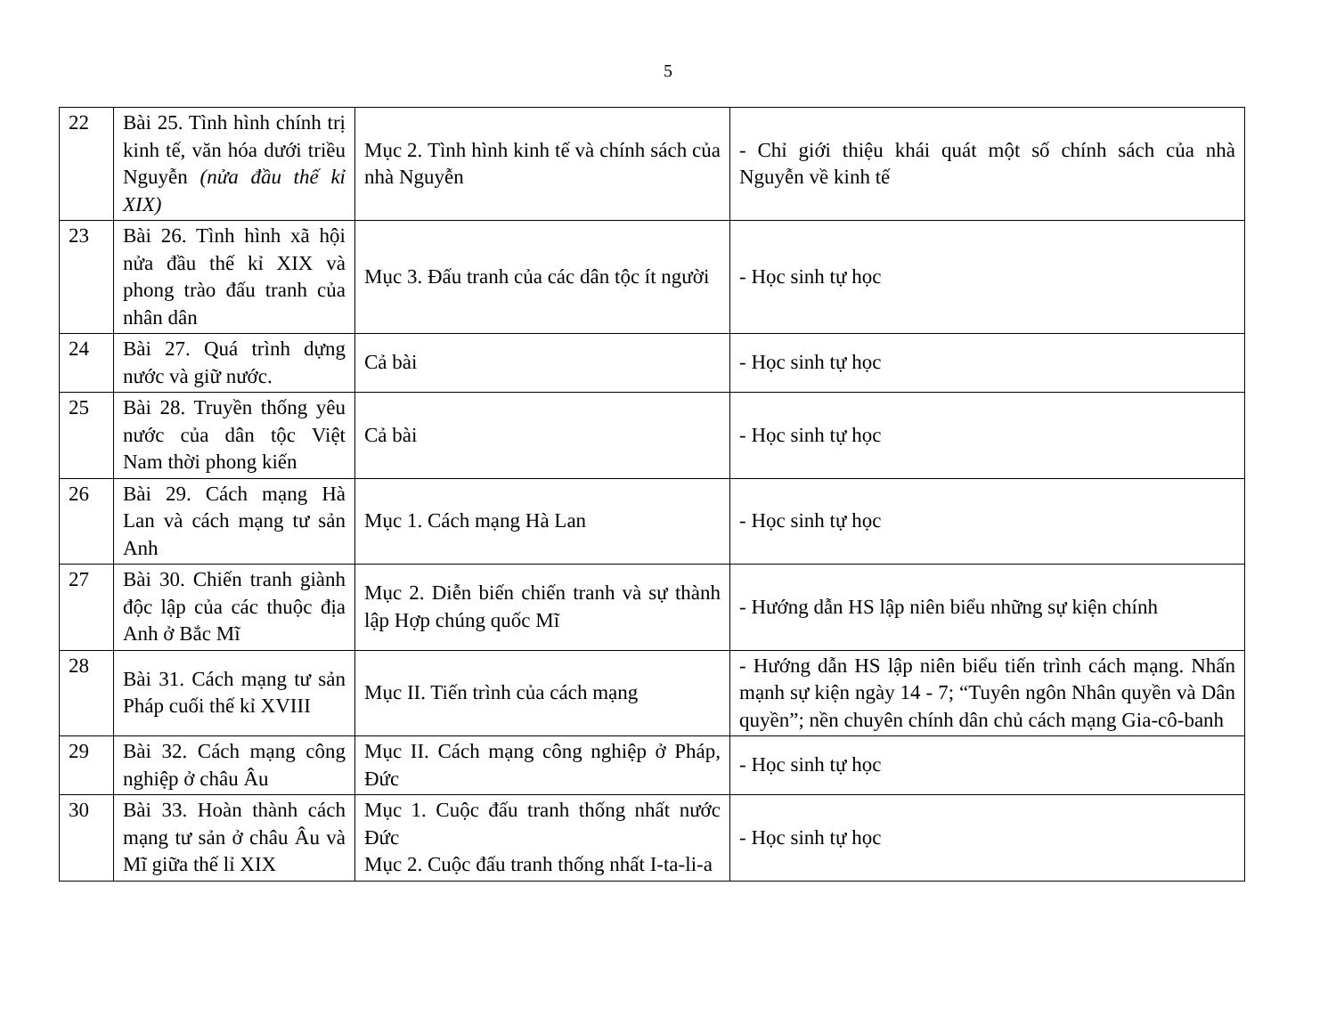5
| 22 | Bài 25. Tình hình chính trị kinh tế, văn hóa dưới triều Nguyễn (nửa đầu thế kỉ XIX) | Mục 2. Tình hình kinh tế và chính sách của nhà Nguyễn | - Chỉ giới thiệu khái quát một số chính sách của nhà Nguyễn về kinh tế |
| 23 | Bài 26. Tình hình xã hội nửa đầu thế kỉ XIX và phong trào đấu tranh của nhân dân | Mục 3. Đấu tranh của các dân tộc ít người | - Học sinh tự học |
| 24 | Bài 27. Quá trình dựng nước và giữ nước. | Cả bài | - Học sinh tự học |
| 25 | Bài 28. Truyền thống yêu nước của dân tộc Việt Nam thời phong kiến | Cả bài | - Học sinh tự học |
| 26 | Bài 29. Cách mạng Hà Lan và cách mạng tư sản Anh | Mục 1. Cách mạng Hà Lan | - Học sinh tự học |
| 27 | Bài 30. Chiến tranh giành độc lập của các thuộc địa Anh ở Bắc Mĩ | Mục 2. Diễn biến chiến tranh và sự thành lập Hợp chúng quốc Mĩ | - Hướng dẫn HS lập niên biểu những sự kiện chính |
| 28 | Bài 31. Cách mạng tư sản Pháp cuối thế kỉ XVIII | Mục II. Tiến trình của cách mạng | - Hướng dẫn HS lập niên biểu tiến trình cách mạng. Nhấn mạnh sự kiện ngày 14 - 7; “Tuyên ngôn Nhân quyền và Dân quyền”; nền chuyên chính dân chủ cách mạng Gia-cô-banh |
| 29 | Bài 32. Cách mạng công nghiệp ở châu Âu | Mục II. Cách mạng công nghiệp ở Pháp, Đức | - Học sinh tự học |
| 30 | Bài 33. Hoàn thành cách mạng tư sản ở châu Âu và Mĩ giữa thế lỉ XIX | Mục 1. Cuộc đấu tranh thống nhất nước Đức Mục 2. Cuộc đấu tranh thống nhất I-ta-li-a | - Học sinh tự học |